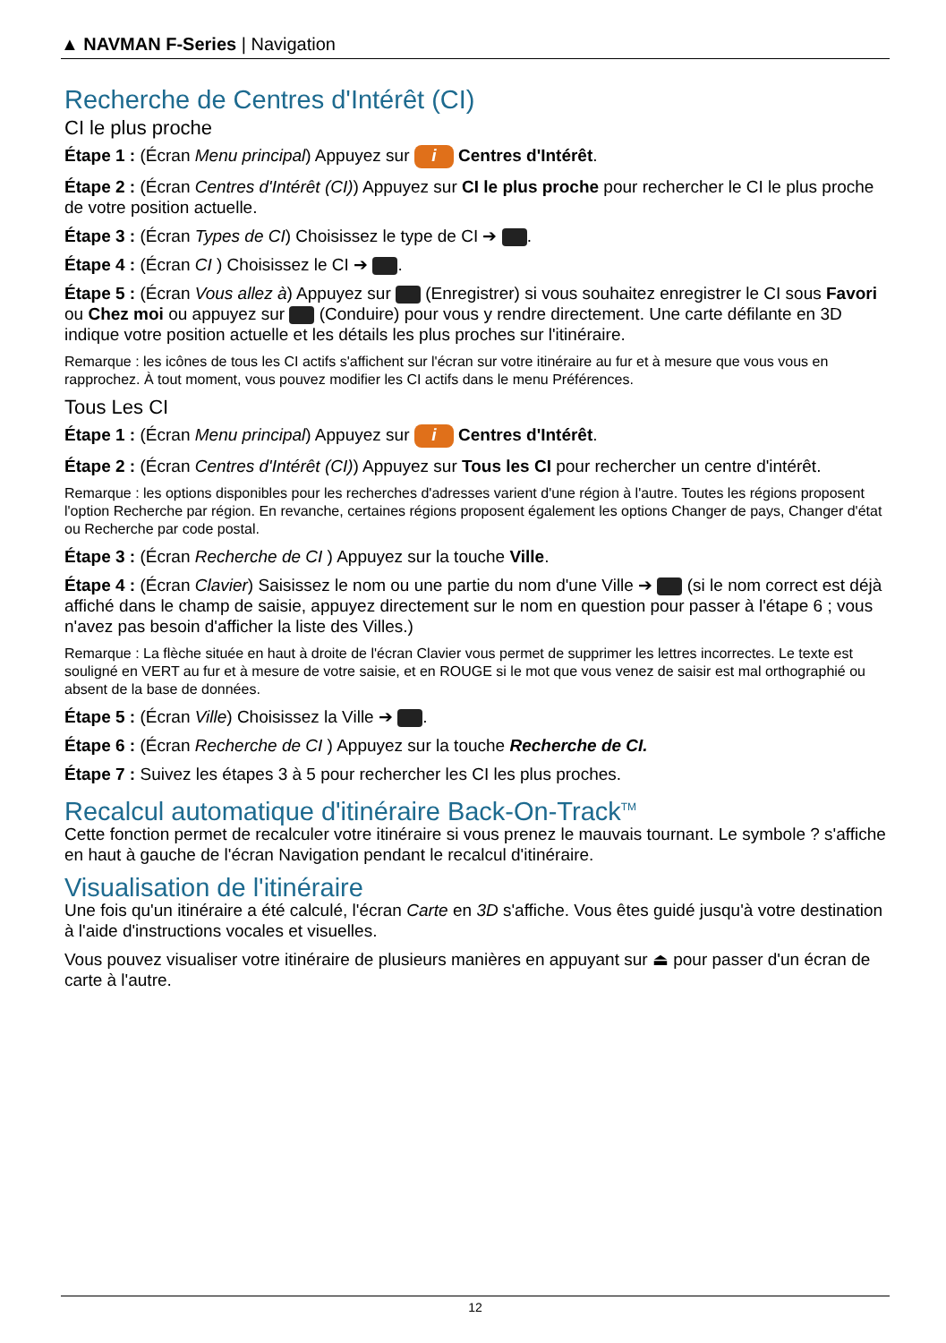▲ NAVMAN F-Series | Navigation
Recherche de Centres d'Intérêt (CI)
CI le plus proche
Étape 1 : (Écran Menu principal) Appuyez sur i Centres d'Intérêt.
Étape 2 : (Écran Centres d'Intérêt (CI)) Appuyez sur CI le plus proche pour rechercher le CI le plus proche de votre position actuelle.
Étape 3 : (Écran Types de CI) Choisissez le type de CI ➔ .
Étape 4 : (Écran CI ) Choisissez le CI ➔ .
Étape 5 : (Écran Vous allez à) Appuyez sur (Enregistrer) si vous souhaitez enregistrer le CI sous Favori ou Chez moi ou appuyez sur (Conduire) pour vous y rendre directement. Une carte défilante en 3D indique votre position actuelle et les détails les plus proches sur l'itinéraire.
Remarque : les icônes de tous les CI actifs s'affichent sur l'écran sur votre itinéraire au fur et à mesure que vous vous en rapprochez. À tout moment, vous pouvez modifier les CI actifs dans le menu Préférences.
Tous Les CI
Étape 1 : (Écran Menu principal) Appuyez sur i Centres d'Intérêt.
Étape 2 : (Écran Centres d'Intérêt (CI)) Appuyez sur Tous les CI pour rechercher un centre d'intérêt.
Remarque : les options disponibles pour les recherches d'adresses varient d'une région à l'autre. Toutes les régions proposent l'option Recherche par région. En revanche, certaines régions proposent également les options Changer de pays, Changer d'état ou Recherche par code postal.
Étape 3 : (Écran Recherche de CI ) Appuyez sur la touche Ville.
Étape 4 : (Écran Clavier) Saisissez le nom ou une partie du nom d'une Ville ➔ (si le nom correct est déjà affiché dans le champ de saisie, appuyez directement sur le nom en question pour passer à l'étape 6 ; vous n'avez pas besoin d'afficher la liste des Villes.)
Remarque : La flèche située en haut à droite de l'écran Clavier vous permet de supprimer les lettres incorrectes. Le texte est souligné en VERT au fur et à mesure de votre saisie, et en ROUGE si le mot que vous venez de saisir est mal orthographié ou absent de la base de données.
Étape 5 : (Écran Ville) Choisissez la Ville ➔ .
Étape 6 : (Écran Recherche de CI ) Appuyez sur la touche Recherche de CI.
Étape 7 : Suivez les étapes 3 à 5 pour rechercher les CI les plus proches.
Recalcul automatique d'itinéraire Back-On-Track<sup>TM</sup>
Cette fonction permet de recalculer votre itinéraire si vous prenez le mauvais tournant. Le symbole ? s'affiche en haut à gauche de l'écran Navigation pendant le recalcul d'itinéraire.
Visualisation de l'itinéraire
Une fois qu'un itinéraire a été calculé, l'écran Carte en 3D s'affiche. Vous êtes guidé jusqu'à votre destination à l'aide d'instructions vocales et visuelles.
Vous pouvez visualiser votre itinéraire de plusieurs manières en appuyant sur ⏏ pour passer d'un écran de carte à l'autre.
12